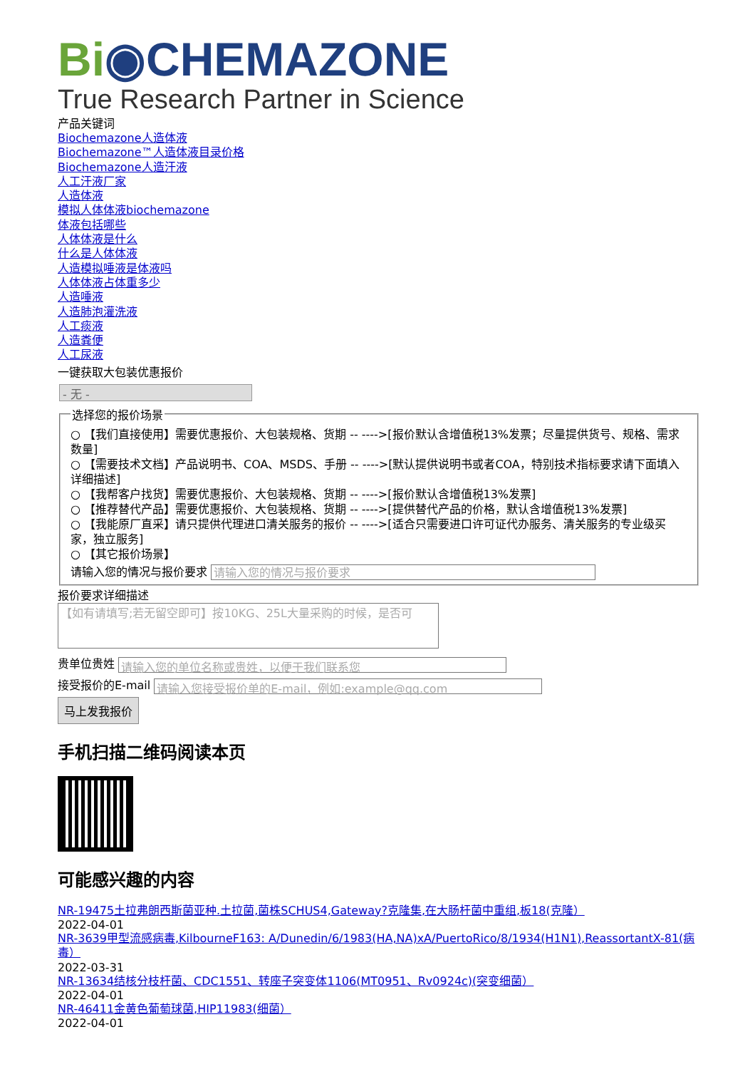Bi◉CHEMAZONE
True Research Partner in Science
产品关键词
Biochemazone人造体液
Biochemazone™人造体液目录价格
Biochemazone人造汗液
人工汗液厂家
人造体液
模拟人体体液biochemazone
体液包括哪些
人体体液是什么
什么是人体体液
人造模拟唾液是体液吗
人体体液占体重多少
人造唾液
人造肺泡灌洗液
人工痰液
人造粪便
人工尿液
一键获取大包装优惠报价
- 无 -
选择您的报价场景
○ 【我们直接使用】需要优惠报价、大包装规格、货期 -- ---->[报价默认含增值税13%发票；尽量提供货号、规格、需求数量]
○ 【需要技术文档】产品说明书、COA、MSDS、手册 -- ---->[默认提供说明书或者COA，特别技术指标要求请下面填入详细描述]
○ 【我帮客户找货】需要优惠报价、大包装规格、货期 -- ---->[报价默认含增值税13%发票]
○ 【推荐替代产品】需要优惠报价、大包装规格、货期 -- ---->[提供替代产品的价格，默认含增值税13%发票]
○ 【我能原厂直采】请只提供代理进口清关服务的报价 -- ---->[适合只需要进口许可证代办服务、清关服务的专业级买家，独立服务]
○ 【其它报价场景】
请输入您的情况与报价要求 请输入您的情况与报价要求
报价要求详细描述
【如有请填写;若无留空即可】按10KG、25L大量采购的时候，是否可
贵单位贵姓 请输入您的单位名称或贵姓，以便于我们联系您
接受报价的E-mail 请输入您接受报价单的E-mail，例如:example@qq.com
马上发我报价
手机扫描二维码阅读本页
可能感兴趣的内容
NR-19475土拉弗朗西斯菌亚种.土拉菌,菌株SCHUS4,Gateway?克隆集,在大肠杆菌中重组,板18(克隆）
2022-04-01
NR-3639甲型流感病毒,KilbourneF163: A/Dunedin/6/1983(HA,NA)xA/PuertoRico/8/1934(H1N1),ReassortantX-81(病毒）
2022-03-31
NR-13634结核分枝杆菌、CDC1551、转座子突变体1106(MT0951、Rv0924c)(突变细菌）
2022-04-01
NR-46411金黄色葡萄球菌,HIP11983(细菌）
2022-04-01